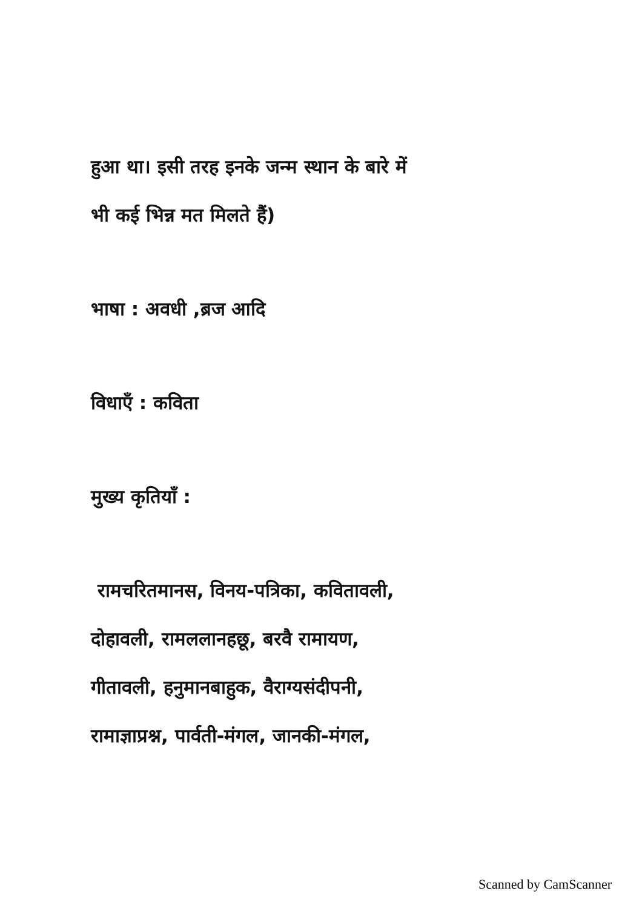हुआ था। इसी तरह इनके जन्म स्थान के बारे में
भी कई भिन्न मत मिलते हैं)
भाषा : अवधी ,ब्रज आदि
विधाएँ : कविता
मुख्य कृतियाँ :
रामचरितमानस, विनय-पत्रिका, कवितावली,
दोहावली, रामललानहछू, बरवै रामायण,
गीतावली, हनुमानबाहुक, वैराग्यसंदीपनी,
रामाज्ञाप्रश्न, पार्वती-मंगल, जानकी-मंगल,
Scanned by CamScanner